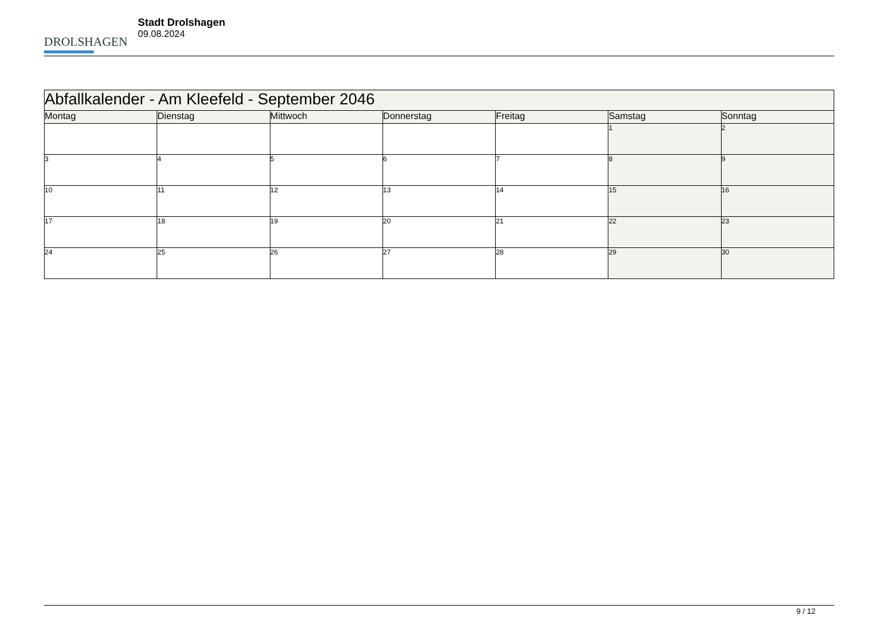DROLSHAGEN
Stadt Drolshagen
09.08.2024
| Abfallkalender - Am Kleefeld - September 2046 | | | | | | |
| Montag | Dienstag | Mittwoch | Donnerstag | Freitag | Samstag | Sonntag |
| | | | | | 1 | 2 |
| 3 | 4 | 5 | 6 | 7 | 8 | 9 |
| 10 | 11 | 12 | 13 | 14 | 15 | 16 |
| 17 | 18 | 19 | 20 | 21 | 22 | 23 |
| 24 | 25 | 26 | 27 | 28 | 29 | 30 |
9 / 12